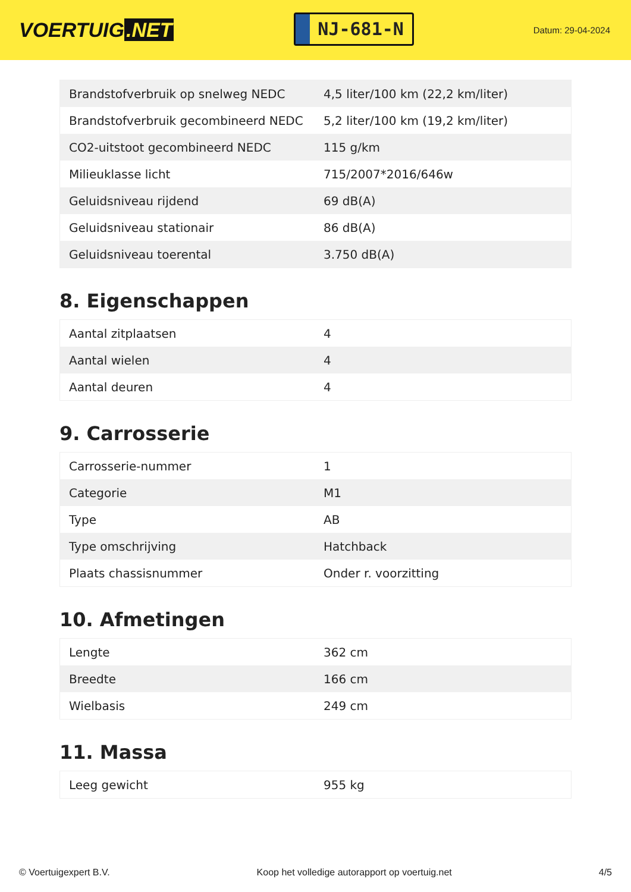VOERTUIG.NET
NJ-681-N
Datum: 29-04-2024
| Brandstofverbruik op snelweg NEDC | 4,5 liter/100 km (22,2 km/liter) |
| Brandstofverbruik gecombineerd NEDC | 5,2 liter/100 km (19,2 km/liter) |
| CO2-uitstoot gecombineerd NEDC | 115 g/km |
| Milieuklasse licht | 715/2007*2016/646w |
| Geluidsniveau rijdend | 69 dB(A) |
| Geluidsniveau stationair | 86 dB(A) |
| Geluidsniveau toerental | 3.750 dB(A) |
8. Eigenschappen
| Aantal zitplaatsen | 4 |
| Aantal wielen | 4 |
| Aantal deuren | 4 |
9. Carrosserie
| Carrosserie-nummer | 1 |
| Categorie | M1 |
| Type | AB |
| Type omschrijving | Hatchback |
| Plaats chassisnummer | Onder r. voorzitting |
10. Afmetingen
| Lengte | 362 cm |
| Breedte | 166 cm |
| Wielbasis | 249 cm |
11. Massa
| Leeg gewicht | 955 kg |
© Voertuigexpert B.V. Koop het volledige autorapport op voertuig.net 4/5